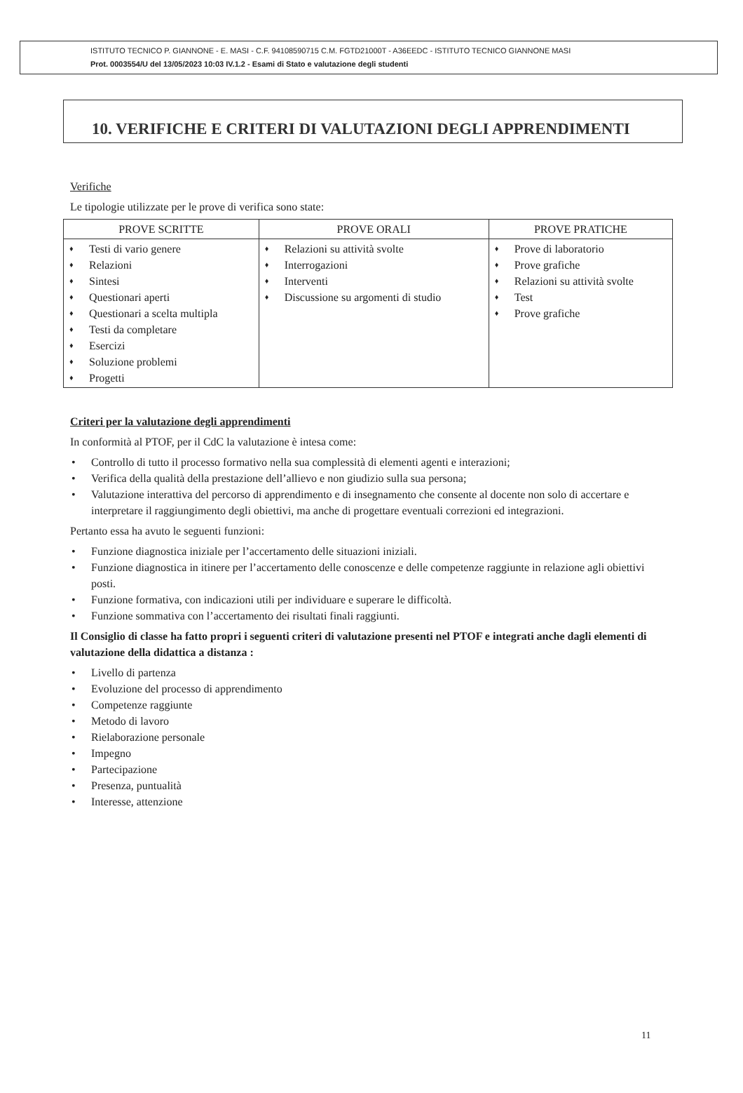ISTITUTO TECNICO P. GIANNONE - E. MASI - C.F. 94108590715 C.M. FGTD21000T - A36EEDC - ISTITUTO TECNICO GIANNONE MASI
Prot. 0003554/U del 13/05/2023 10:03 IV.1.2 - Esami di Stato e valutazione degli studenti
10. VERIFICHE E CRITERI DI VALUTAZIONI DEGLI APPRENDIMENTI
Verifiche
Le tipologie utilizzate per le prove di verifica sono state:
| PROVE SCRITTE | PROVE ORALI | PROVE PRATICHE |
| --- | --- | --- |
| Testi di vario genere Relazioni Sintesi Questionari aperti Questionari a scelta multipla Testi da completare Esercizi Soluzione problemi Progetti | Relazioni su attività svolte Interrogazioni Interventi Discussione su argomenti di studio | Prove di laboratorio Prove grafiche Relazioni su attività svolte Test Prove grafiche |
Criteri per la valutazione degli apprendimenti
In conformità al PTOF, per il CdC la valutazione è intesa come:
Controllo di tutto il processo formativo nella sua complessità di elementi agenti e interazioni;
Verifica della qualità della prestazione dell’allievo e non giudizio sulla sua persona;
Valutazione interattiva del percorso di apprendimento e di insegnamento che consente al docente non solo di accertare e interpretare il raggiungimento degli obiettivi, ma anche di progettare eventuali correzioni ed integrazioni.
Pertanto essa ha avuto le seguenti funzioni:
Funzione diagnostica iniziale per l’accertamento delle situazioni iniziali.
Funzione diagnostica in itinere per l’accertamento delle conoscenze e delle competenze raggiunte in relazione agli obiettivi posti.
Funzione formativa, con indicazioni utili per individuare e superare le difficoltà.
Funzione sommativa con l’accertamento dei risultati finali raggiunti.
Il Consiglio di classe ha fatto propri i seguenti criteri di valutazione presenti nel PTOF e integrati anche dagli elementi di valutazione della didattica a distanza :
Livello di partenza
Evoluzione del processo di apprendimento
Competenze raggiunte
Metodo di lavoro
Rielaborazione personale
Impegno
Partecipazione
Presenza, puntualità
Interesse, attenzione
11